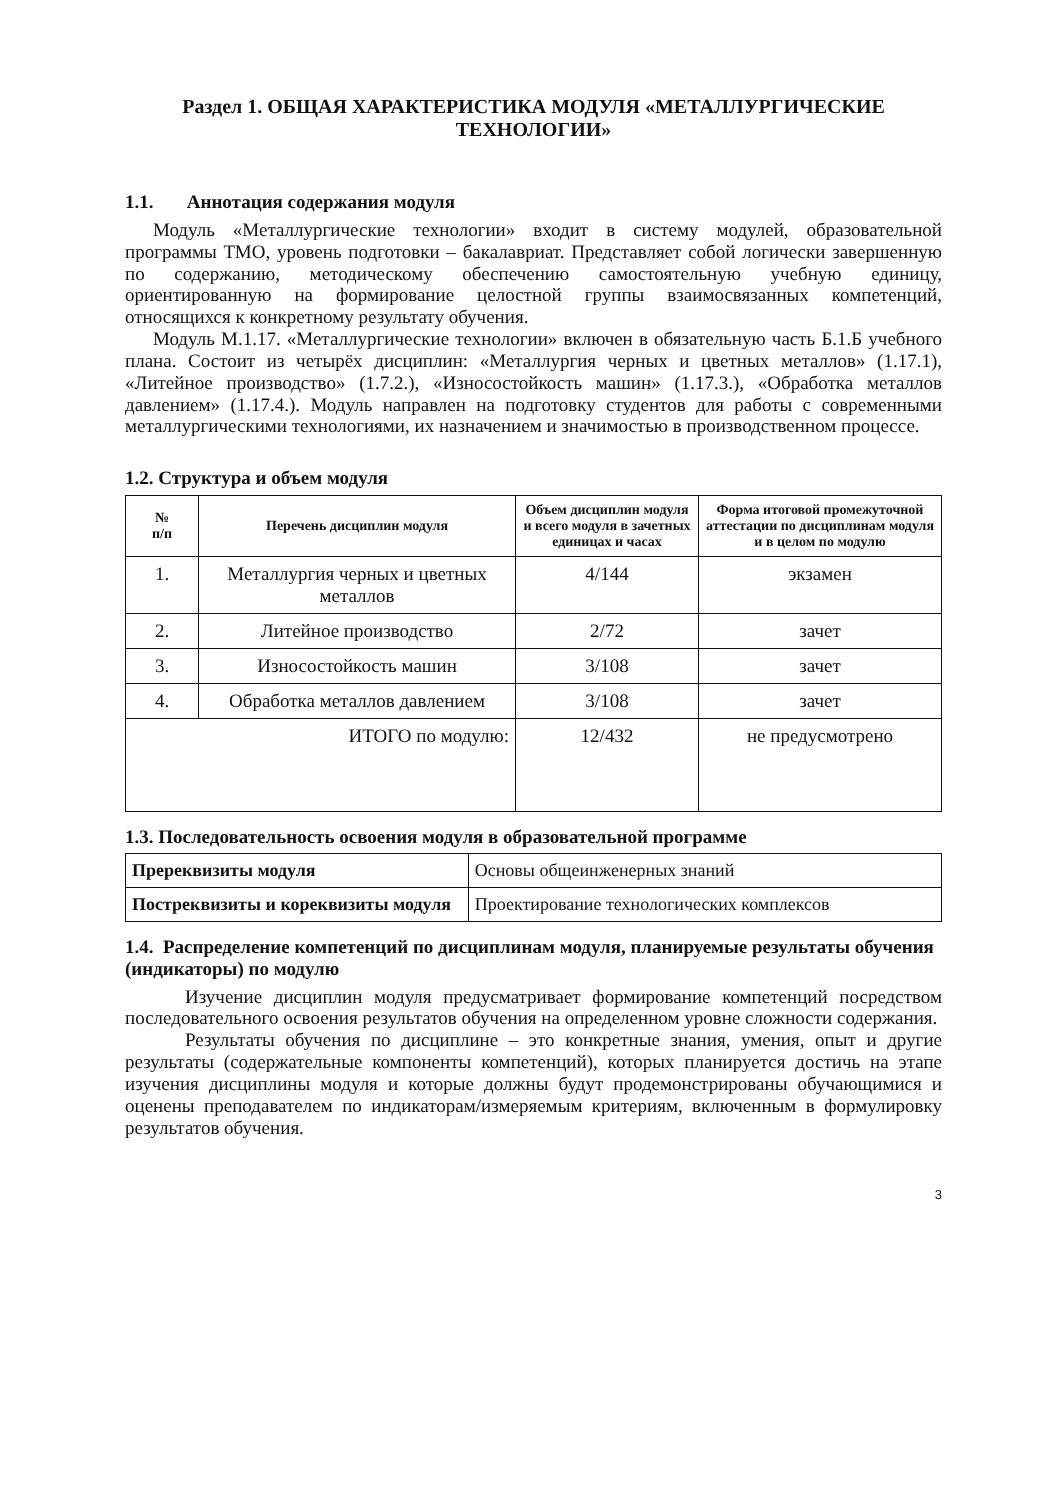Раздел 1. ОБЩАЯ ХАРАКТЕРИСТИКА МОДУЛЯ «МЕТАЛЛУРГИЧЕСКИЕ ТЕХНОЛОГИИ»
1.1. Аннотация содержания модуля
Модуль «Металлургические технологии» входит в систему модулей, образовательной программы ТМО, уровень подготовки – бакалавриат. Представляет собой логически завершенную по содержанию, методическому обеспечению самостоятельную учебную единицу, ориентированную на формирование целостной группы взаимосвязанных компетенций, относящихся к конкретному результату обучения.
Модуль М.1.17. «Металлургические технологии» включен в обязательную часть Б.1.Б учебного плана. Состоит из четырёх дисциплин: «Металлургия черных и цветных металлов» (1.17.1), «Литейное производство» (1.7.2.), «Износостойкость машин» (1.17.3.), «Обработка металлов давлением» (1.17.4.). Модуль направлен на подготовку студентов для работы с современными металлургическими технологиями, их назначением и значимостью в производственном процессе.
1.2. Структура и объем модуля
| № п/п | Перечень дисциплин модуля | Объем дисциплин модуля и всего модуля в зачетных единицах и часах | Форма итоговой промежуточной аттестации по дисциплинам модуля и в целом по модулю |
| --- | --- | --- | --- |
| 1. | Металлургия черных и цветных металлов | 4/144 | экзамен |
| 2. | Литейное производство | 2/72 | зачет |
| 3. | Износостойкость машин | 3/108 | зачет |
| 4. | Обработка металлов давлением | 3/108 | зачет |
| ИТОГО по модулю: | | 12/432 | не предусмотрено |
1.3. Последовательность освоения модуля в образовательной программе
| Пререквизиты модуля | Основы общеинженерных знаний |
| Постреквизиты и кореквизиты модуля | Проектирование технологических комплексов |
1.4. Распределение компетенций по дисциплинам модуля, планируемые результаты обучения (индикаторы) по модулю
Изучение дисциплин модуля предусматривает формирование компетенций посредством последовательного освоения результатов обучения на определенном уровне сложности содержания.
Результаты обучения по дисциплине – это конкретные знания, умения, опыт и другие результаты (содержательные компоненты компетенций), которых планируется достичь на этапе изучения дисциплины модуля и которые должны будут продемонстрированы обучающимися и оценены преподавателем по индикаторам/измеряемым критериям, включенным в формулировку результатов обучения.
3